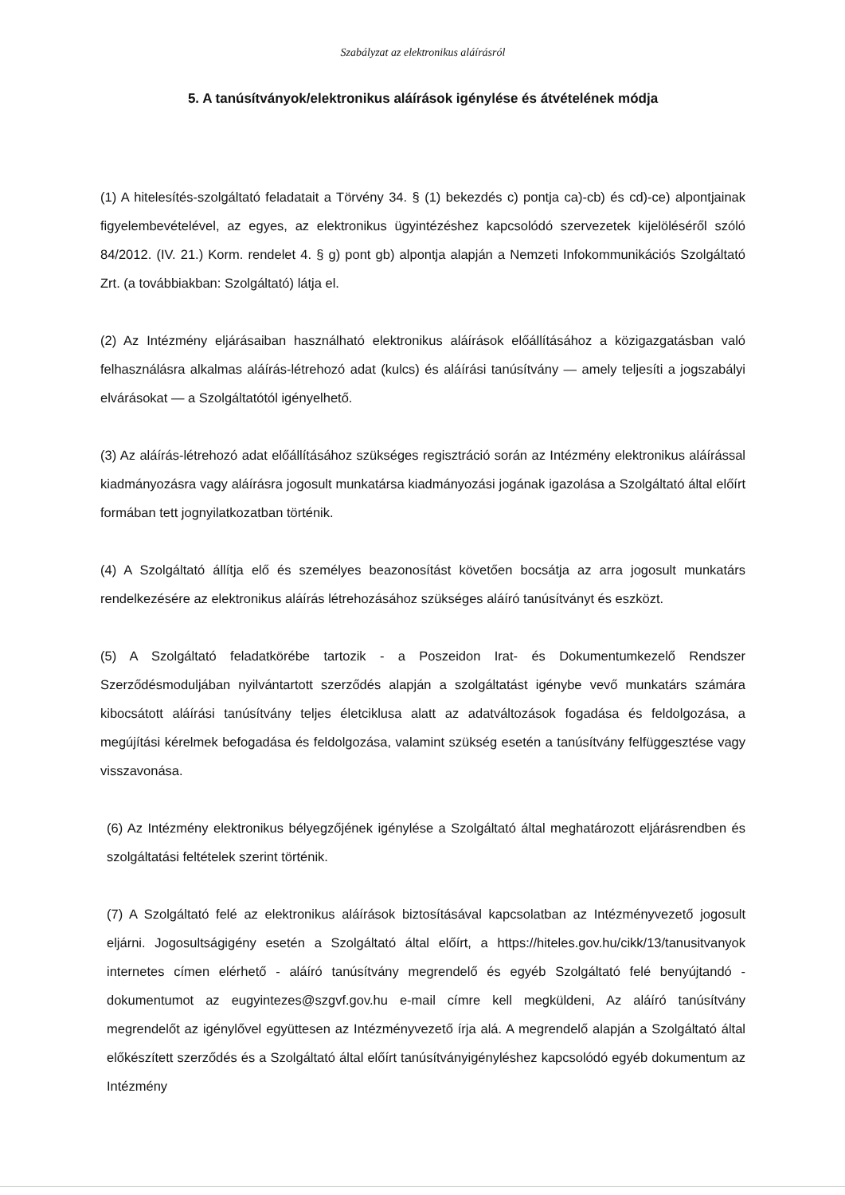Szabályzat az elektronikus aláírásról
5. A tanúsítványok/elektronikus aláírások igénylése és átvételének módja
(1) A hitelesítés-szolgáltató feladatait a Törvény 34. § (1) bekezdés c) pontja ca)-cb) és cd)-ce) alpontjainak figyelembevételével, az egyes, az elektronikus ügyintézéshez kapcsolódó szervezetek kijelöléséről szóló 84/2012. (IV. 21.) Korm. rendelet 4. § g) pont gb) alpontja alapján a Nemzeti Infokommunikációs Szolgáltató Zrt. (a továbbiakban: Szolgáltató) látja el.
(2) Az Intézmény eljárásaiban használható elektronikus aláírások előállításához a közigazgatásban való felhasználásra alkalmas aláírás-létrehozó adat (kulcs) és aláírási tanúsítvány — amely teljesíti a jogszabályi elvárásokat — a Szolgáltatótól igényelhető.
(3) Az aláírás-létrehozó adat előállításához szükséges regisztráció során az Intézmény elektronikus aláírással kiadmányozásra vagy aláírásra jogosult munkatársa kiadmányozási jogának igazolása a Szolgáltató által előírt formában tett jognyilatkozatban történik.
(4) A Szolgáltató állítja elő és személyes beazonosítást követően bocsátja az arra jogosult munkatárs rendelkezésére az elektronikus aláírás létrehozásához szükséges aláíró tanúsítványt és eszközt.
(5) A Szolgáltató feladatkörébe tartozik - a Poszeidon Irat- és Dokumentumkezelő Rendszer Szerződésmoduljában nyilvántartott szerződés alapján a szolgáltatást igénybe vevő munkatárs számára kibocsátott aláírási tanúsítvány teljes életciklusa alatt az adatváltozások fogadása és feldolgozása, a megújítási kérelmek befogadása és feldolgozása, valamint szükség esetén a tanúsítvány felfüggesztése vagy visszavonása.
(6) Az Intézmény elektronikus bélyegzőjének igénylése a Szolgáltató által meghatározott eljárásrendben és szolgáltatási feltételek szerint történik.
(7) A Szolgáltató felé az elektronikus aláírások biztosításával kapcsolatban az Intézményvezető jogosult eljárni. Jogosultságigény esetén a Szolgáltató által előírt, a https://hiteles.gov.hu/cikk/13/tanusitvanyok internetes címen elérhető - aláíró tanúsítvány megrendelő és egyéb Szolgáltató felé benyújtandó - dokumentumot az eugyintezes@szgvf.gov.hu e-mail címre kell megküldeni, Az aláíró tanúsítvány megrendelőt az igénylővel együttesen az Intézményvezető írja alá. A megrendelő alapján a Szolgáltató által előkészített szerződés és a Szolgáltató által előírt tanúsítványigényléshez kapcsolódó egyéb dokumentum az Intézmény